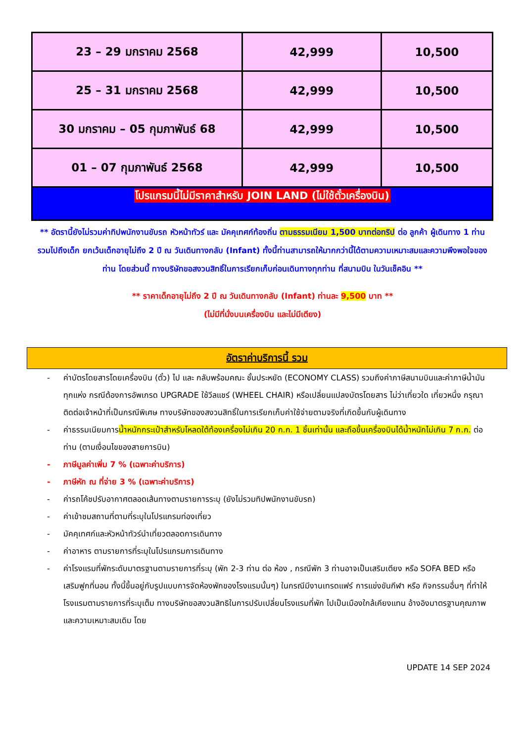| 23 – 29 มกราคม 2568 | 42,999 | 10,500 |
| 25 – 31 มกราคม 2568 | 42,999 | 10,500 |
| 30 มกราคม – 05 กุมภาพันธ์ 68 | 42,999 | 10,500 |
| 01 – 07 กุมภาพันธ์ 2568 | 42,999 | 10,500 |
| โปรแกรมนี้ไม่มีราคาสำหรับ JOIN LAND (ไม่ใช้ตั๋วเครื่องบิน) | | |
** อัตรานี้ยังไม่รวมค่าทิปพนักงานขับรถ หัวหน้าทัวร์ และ มัคคุเทศก์ท้องถิ่น ตามธรรมเนียม 1,500 บาทต่อทริป ต่อ ลูกค้า ผู้เดินทาง 1 ท่าน รวมไปถึงเด็ก ยกเว้นเด็กอายุไม่ถึง 2 ปี ณ วันเดินทางกลับ (Infant) ทั้งนี้ท่านสามารถให้มากกว่านี้ได้ตามความเหมาะสมและความพึงพอใจของท่าน โดยส่วนนี้ ทางบริษัทขอสงวนสิทธิ์ในการเรียกเก็บก่อนเดินทางทุกท่าน ที่สนามบิน ในวันเช็คอิน **
** ราคาเด็กอายุไม่ถึง 2 ปี ณ วันเดินทางกลับ (Infant) ท่านละ 9,500 บาท **
(ไม่มีที่นั่งบนเครื่องบิน และไม่มีเตียง)
อัตราค่าบริการนี้ รวม
- ค่าบัตรโดยสารโดยเครื่องบิน (ตั๋ว) ไป และ กลับพร้อมคณะ ชั้นประหยัด (ECONOMY CLASS) รวมถึงค่าภาษีสนามบินและค่าภาษีน้ำมันทุกแห่ง กรณีต้องการอัพเกรด UPGRADE ใช้วีลแชร์ (WHEEL CHAIR) หรือเปลี่ยนแปลงบัตรโดยสาร ไม่ว่าเที่ยวใด เที่ยวหนึ่ง กรุณาติดต่อเจ้าหน้าที่เป็นกรณีพิเศษ ทางบริษัทของสงวนสิทธิ์ในการเรียกเก็บค่าใช้จ่ายตามจริงที่เกิดขึ้นกับผู้เดินทาง
- ค่าธรรมเนียมการน้ำหนักกระเป๋าสำหรับโหลดใต้ท้องเครื่องไม่เกิน 20 ก.ก. 1 ชิ้นเท่านั้น และถือขึ้นเครื่องบินได้น้ำหนักไม่เกิน 7 ก.ก. ต่อท่าน (ตามเงื่อนไขของสายการบิน)
- ภาษีมูลค่าเพิ่ม 7 % (เฉพาะค่าบริการ)
- ภาษีหัก ณ ที่จ่าย 3 % (เฉพาะค่าบริการ)
- ค่ารถโค้ชปรับอากาศตลอดเส้นทางตามรายการระบุ (ยังไม่รวมทิปพนักงานขับรถ)
- ค่าเข้าชมสถานที่ตามที่ระบุในโปรแกรมท่องเที่ยว
- มัคคุเทศก์และหัวหน้าทัวร์นำเที่ยวตลอดการเดินทาง
- ค่าอาหาร ตามรายการที่ระบุในโปรแกรมการเดินทาง
- ค่าโรงแรมที่พักระดับมาตรฐานตามรายการที่ระบุ (พัก 2-3 ท่าน ต่อ ห้อง , กรณีพัก 3 ท่านอาจเป็นเสริมเตียง หรือ SOFA BED หรือ เสริมฟูกที่นอน ทั้งนี้ขึ้นอยู่กับรูปแบบการจัดห้องพักของโรงแรมนั้นๆ) ในกรณีมีงานเทรดแฟร์ การแข่งขันกีฬา หรือ กิจกรรมอื่นๆ ที่ทำให้โรงแรมตามรายการที่ระบุเต็ม ทางบริษัทขอสงวนสิทธิในการปรับเปลี่ยนโรงแรมที่พัก ไปเป็นเมืองใกล้เคียงแทน อ้างอิงมาตรฐานคุณภาพและความเหมาะสมเดิม โดย
UPDATE 14 SEP 2024